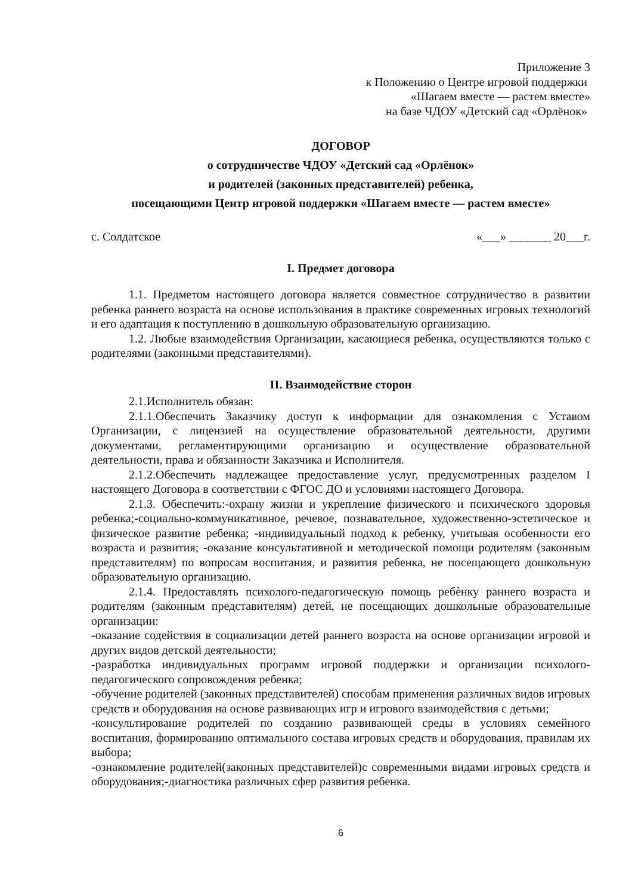Приложение 3
к Положению о Центре игровой поддержки
«Шагаем вместе — растем вместе»
на базе ЧДОУ «Детский сад «Орлёнок»
ДОГОВОР
о сотрудничестве ЧДОУ «Детский сад «Орлёнок»
и родителей (законных представителей) ребенка,
посещающими Центр игровой поддержки «Шагаем вместе — растем вместе»
с. Солдатское «___» _______ 20___г.
I. Предмет договора
1.1. Предметом настоящего договора является совместное сотрудничество в развитии ребенка раннего возраста на основе использования в практике современных игровых технологий и его адаптация к поступлению в дошкольную образовательную организацию.
1.2. Любые взаимодействия Организации, касающиеся ребенка, осуществляются только с родителями (законными представителями).
II. Взаимодействие сторон
2.1.Исполнитель обязан:
2.1.1.Обеспечить Заказчику доступ к информации для ознакомления с Уставом Организации, с лицензией на осуществление образовательной деятельности, другими документами, регламентирующими организацию и осуществление образовательной деятельности, права и обязанности Заказчика и Исполнителя.
2.1.2.Обеспечить надлежащее предоставление услуг, предусмотренных разделом I настоящего Договора в соответствии с ФГОС ДО и условиями настоящего Договора.
2.1.3. Обеспечить:-охрану жизни и укрепление физического и психического здоровья ребенка;-социально-коммуникативное, речевое, познавательное, художественно-эстетическое и физическое развитие ребенка; -индивидуальный подход к ребенку, учитывая особенности его возраста и развития; -оказание консультативной и методической помощи родителям (законным представителям) по вопросам воспитания, и развития ребенка, не посещающего дошкольную образовательную организацию.
2.1.4. Предоставлять психолого-педагогическую помощь ребѐнку раннего возраста и родителям (законным представителям) детей, не посещающих дошкольные образовательные организации:
-оказание содействия в социализации детей раннего возраста на основе организации игровой и других видов детской деятельности;
-разработка индивидуальных программ игровой поддержки и организации психолого-педагогического сопровождения ребенка;
-обучение родителей (законных представителей) способам применения различных видов игровых средств и оборудования на основе развивающих игр и игрового взаимодействия с детьми;
-консультирование родителей по созданию развивающей среды в условиях семейного воспитания, формированию оптимального состава игровых средств и оборудования, правилам их выбора;
-ознакомление родителей(законных представителей)с современными видами игровых средств и оборудования;-диагностика различных сфер развития ребенка.
6